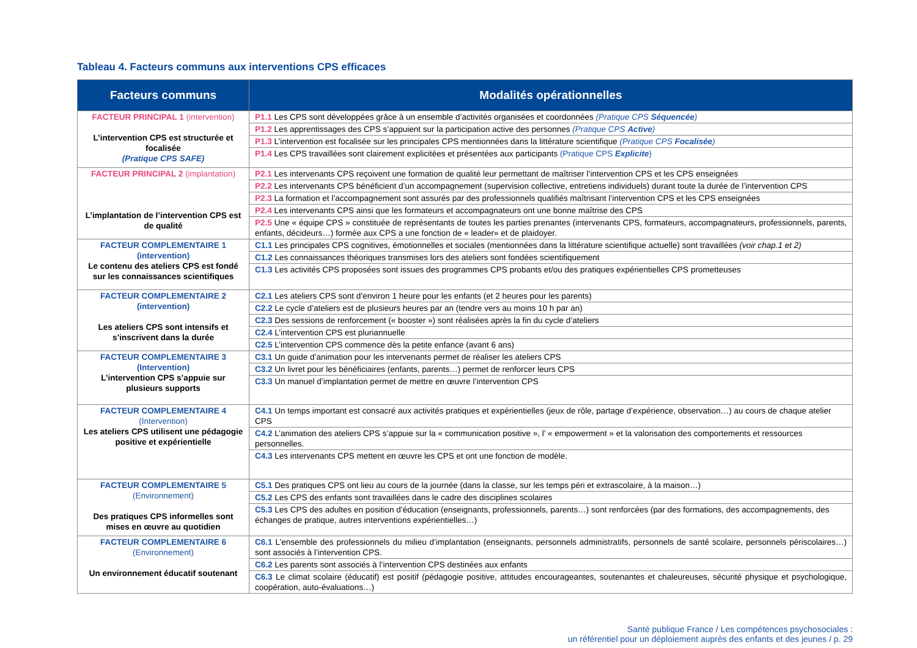Tableau 4. Facteurs communs aux interventions CPS efficaces
| Facteurs communs | Modalités opérationnelles |
| --- | --- |
| FACTEUR PRINCIPAL 1 (intervention) L’intervention CPS est structurée et focalisée (Pratique CPS SAFE) | P1.1 Les CPS sont développées grâce à un ensemble d’activités organisées et coordonnées (Pratique CPS Séquencée ) |
| | P1.2 Les apprentissages des CPS s’appuient sur la participation active des personnes (Pratique CPS Active ) |
| | P1.3 L’intervention est focalisée sur les principales CPS mentionnées dans la littérature scientifique (Pratique CPS Focalisée ) |
| | P1.4 Les CPS travaillées sont clairement explicitées et présentées aux participants (Pratique CPS Explicite ) |
| FACTEUR PRINCIPAL 2 (implantation) L’implantation de l’intervention CPS est de qualité | P2.1 Les intervenants CPS reçoivent une formation de qualité leur permettant de maîtriser l’intervention CPS et les CPS enseignées |
| | P2.2 Les intervenants CPS bénéficient d’un accompagnement (supervision collective, entretiens individuels) durant toute la durée de l’intervention CPS |
| | P2.3 La formation et l’accompagnement sont assurés par des professionnels qualifiés maîtrisant l’intervention CPS et les CPS enseignées |
| | P2.4 Les intervenants CPS ainsi que les formateurs et accompagnateurs ont une bonne maîtrise des CPS |
| | P2.5 Une « équipe CPS » constituée de représentants de toutes les parties prenantes (intervenants CPS, formateurs, accompagnateurs, professionnels, parents, enfants, décideurs…) formée aux CPS a une fonction de « leader» et de plaidoyer. |
| FACTEUR COMPLEMENTAIRE 1 (intervention) Le contenu des ateliers CPS est fondé sur les connaissances scientifiques | C1.1 Les principales CPS cognitives, émotionnelles et sociales (mentionnées dans la littérature scientifique actuelle) sont travaillées (voir chap.1 et 2) |
| | C1.2 Les connaissances théoriques transmises lors des ateliers sont fondées scientifiquement |
| | C1.3 Les activités CPS proposées sont issues des programmes CPS probants et/ou des pratiques expérientielles CPS prometteuses |
| FACTEUR COMPLEMENTAIRE 2 (intervention) Les ateliers CPS sont intensifs et s’inscrivent dans la durée | C2.1 Les ateliers CPS sont d’environ 1 heure pour les enfants (et 2 heures pour les parents) |
| | C2.2 Le cycle d’ateliers est de plusieurs heures par an (tendre vers au moins 10 h par an) |
| | C2.3 Des sessions de renforcement (« booster ») sont réalisées après la fin du cycle d’ateliers |
| | C2.4 L’intervention CPS est pluriannuelle |
| | C2.5 L’intervention CPS commence dès la petite enfance (avant 6 ans) |
| FACTEUR COMPLEMENTAIRE 3 (Intervention) L’intervention CPS s’appuie sur plusieurs supports | C3.1 Un guide d’animation pour les intervenants permet de réaliser les ateliers CPS |
| | C3.2 Un livret pour les bénéficiaires (enfants, parents…) permet de renforcer leurs CPS |
| | C3.3 Un manuel d’implantation permet de mettre en œuvre l’intervention CPS |
| FACTEUR COMPLEMENTAIRE 4 (Intervention) Les ateliers CPS utilisent une pédagogie positive et expérientielle | C4.1 Un temps important est consacré aux activités pratiques et expérientielles (jeux de rôle, partage d’expérience, observation…) au cours de chaque atelier CPS |
| | C4.2 L’animation des ateliers CPS s’appuie sur la « communication positive », l’ « empowerment » et la valorisation des comportements et ressources personnelles. |
| | C4.3 Les intervenants CPS mettent en œuvre les CPS et ont une fonction de modèle. |
| FACTEUR COMPLEMENTAIRE 5 (Environnement) Des pratiques CPS informelles sont mises en œuvre au quotidien | C5.1 Des pratiques CPS ont lieu au cours de la journée (dans la classe, sur les temps péri et extrascolaire, à la maison…) |
| | C5.2 Les CPS des enfants sont travaillées dans le cadre des disciplines scolaires |
| | C5.3 Les CPS des adultes en position d’éducation (enseignants, professionnels, parents…) sont renforcées (par des formations, des accompagnements, des échanges de pratique, autres interventions expérientielles…) |
| FACTEUR COMPLEMENTAIRE 6 (Environnement) Un environnement éducatif soutenant | C6.1 L’ensemble des professionnels du milieu d’implantation (enseignants, personnels administratifs, personnels de santé scolaire, personnels périscolaires…) sont associés à l’intervention CPS. |
| | C6.2 Les parents sont associés à l’intervention CPS destinées aux enfants |
| | C6.3 Le climat scolaire (éducatif) est positif (pédagogie positive, attitudes encourageantes, soutenantes et chaleureuses, sécurité physique et psychologique, coopération, auto-évaluations…) |
Santé publique France / Les compétences psychosociales :
un référentiel pour un déploiement auprès des enfants et des jeunes / p. 29